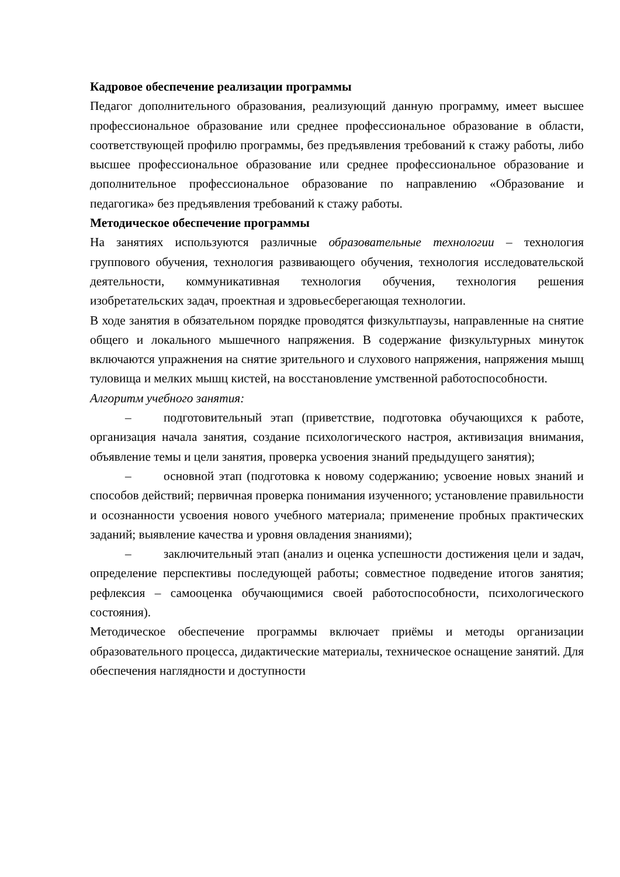Кадровое обеспечение реализации программы
Педагог дополнительного образования, реализующий данную программу, имеет высшее профессиональное образование или среднее профессиональное образование в области, соответствующей профилю программы, без предъявления требований к стажу работы, либо высшее профессиональное образование или среднее профессиональное образование и дополнительное профессиональное образование по направлению «Образование и педагогика» без предъявления требований к стажу работы.
Методическое обеспечение программы
На занятиях используются различные образовательные технологии – технология группового обучения, технология развивающего обучения, технология исследовательской деятельности, коммуникативная технология обучения, технология решения изобретательских задач, проектная и здровьесберегающая технологии.
В ходе занятия в обязательном порядке проводятся физкультпаузы, направленные на снятие общего и локального мышечного напряжения. В содержание физкультурных минуток включаются упражнения на снятие зрительного и слухового напряжения, напряжения мышц туловища и мелких мышц кистей, на восстановление умственной работоспособности.
Алгоритм учебного занятия:
– подготовительный этап (приветствие, подготовка обучающихся к работе, организация начала занятия, создание психологического настроя, активизация внимания, объявление темы и цели занятия, проверка усвоения знаний предыдущего занятия);
– основной этап (подготовка к новому содержанию; усвоение новых знаний и способов действий; первичная проверка понимания изученного; установление правильности и осознанности усвоения нового учебного материала; применение пробных практических заданий; выявление качества и уровня овладения знаниями);
– заключительный этап (анализ и оценка успешности достижения цели и задач, определение перспективы последующей работы; совместное подведение итогов занятия; рефлексия – самооценка обучающимися своей работоспособности, психологического состояния).
Методическое обеспечение программы включает приёмы и методы организации образовательного процесса, дидактические материалы, техническое оснащение занятий. Для обеспечения наглядности и доступности